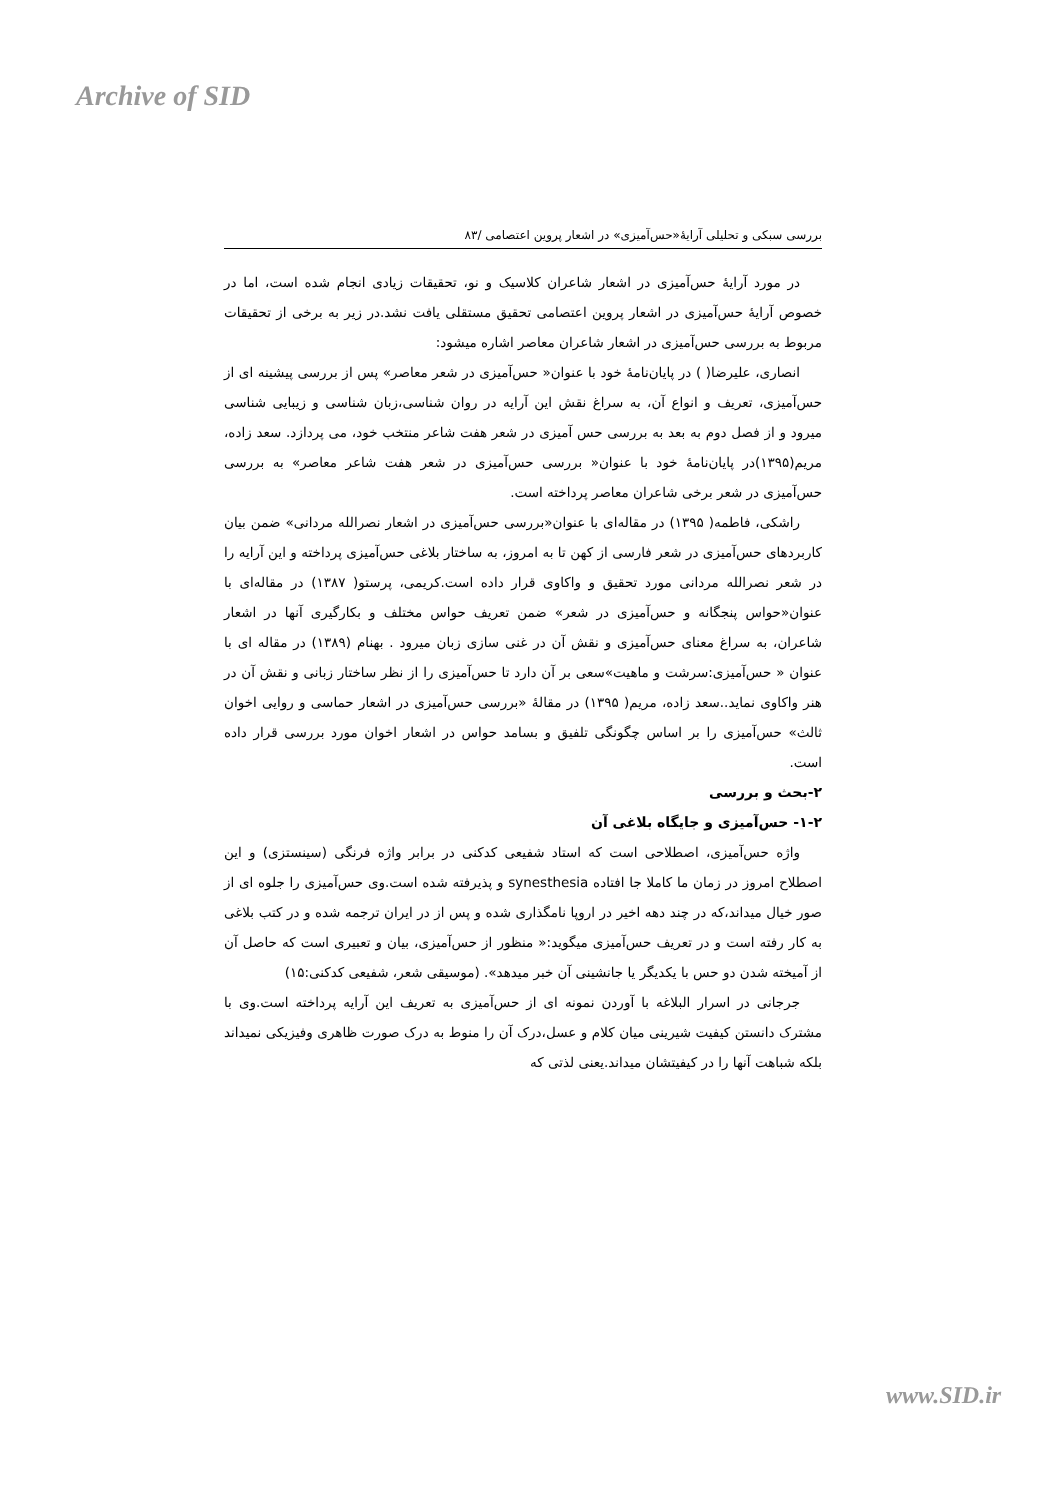Archive of SID
بررسی سبکی و تحلیلی آرایۀ«حس‌آمیزی» در اشعار پروین اعتصامی /۸۳
در مورد آرایۀ حس‌آمیزی در اشعار شاعران کلاسیک و نو، تحقیقات زیادی انجام شده است، اما در خصوص آرایۀ حس‌آمیزی در اشعار پروین اعتصامی تحقیق مستقلی یافت نشد.در زیر به برخی از تحقیقات مربوط به بررسی حس‌آمیزی در اشعار شاعران معاصر اشاره میشود:
انصاری، علیرضا( ) در پایان‌نامۀ خود با عنوان« حس‌آمیزی در شعر معاصر» پس از بررسی پیشینه ای از حس‌آمیزی، تعریف و انواع آن، به سراغ نقش این آرایه در روان شناسی،زبان شناسی و زیبایی شناسی میرود و از فصل دوم به بعد به بررسی حس آمیزی در شعر هفت شاعر منتخب خود، می پردازد. سعد زاده، مریم(۱۳۹۵)در پایان‌نامۀ خود با عنوان« بررسی حس‌آمیزی در شعر هفت شاعر معاصر» به بررسی حس‌آمیزی در شعر برخی شاعران معاصر پرداخته است.
راشکی، فاطمه( ۱۳۹۵) در مقاله‌ای با عنوان«بررسی حس‌آمیزی در اشعار نصرالله مردانی» ضمن بیان کاربردهای حس‌آمیزی در شعر فارسی از کهن تا به امروز، به ساختار بلاغی حس‌آمیزی پرداخته و این آرایه را در شعر نصرالله مردانی مورد تحقیق و واکاوی قرار داده است.کریمی، پرستو( ۱۳۸۷) در مقاله‌ای با عنوان«حواس پنجگانه و حس‌آمیزی در شعر» ضمن تعریف حواس مختلف و بکارگیری آنها در اشعار شاعران، به سراغ معنای حس‌آمیزی و نقش آن در غنی سازی زبان میرود . بهنام (۱۳۸۹) در مقاله ای با عنوان « حس‌آمیزی:سرشت و ماهیت»سعی بر آن دارد تا حس‌آمیزی را از نظر ساختار زبانی و نقش آن در هنر واکاوی نماید..سعد زاده، مریم( ۱۳۹۵) در مقالۀ «بررسی حس‌آمیزی در اشعار حماسی و روایی اخوان ثالث» حس‌آمیزی را بر اساس چگونگی تلفیق و بسامد حواس در اشعار اخوان مورد بررسی قرار داده است.
۲-بحث و بررسی
۱-۲- حس‌آمیزی و جایگاه بلاغی آن
واژه حس‌آمیزی، اصطلاحی است که استاد شفیعی کدکنی در برابر واژه فرنگی (سینستزی) و این اصطلاح امروز در زمان ما کاملا جا افتاده synesthesia و پذیرفته شده است.وی حس‌آمیزی را جلوه ای از صور خیال میداند،که در چند دهه اخیر در اروپا نامگذاری شده و پس از در ایران ترجمه شده و در کتب بلاغی به کار رفته است و در تعریف حس‌آمیزی میگوید:« منظور از حس‌آمیزی، بیان و تعبیری است که حاصل آن از آمیخته شدن دو حس با یکدیگر یا جانشینی آن خبر میدهد». (موسیقی شعر، شفیعی کدکنی:۱۵)
جرجانی در اسرار البلاغه با آوردن نمونه ای از حس‌آمیزی به تعریف این آرایه پرداخته است.وی با مشترک دانستن کیفیت شیرینی میان کلام و عسل،درک آن را منوط به درک صورت ظاهری وفیزیکی نمیداند بلکه شباهت آنها را در کیفیتشان میداند.یعنی لذتی که
www.SID.ir